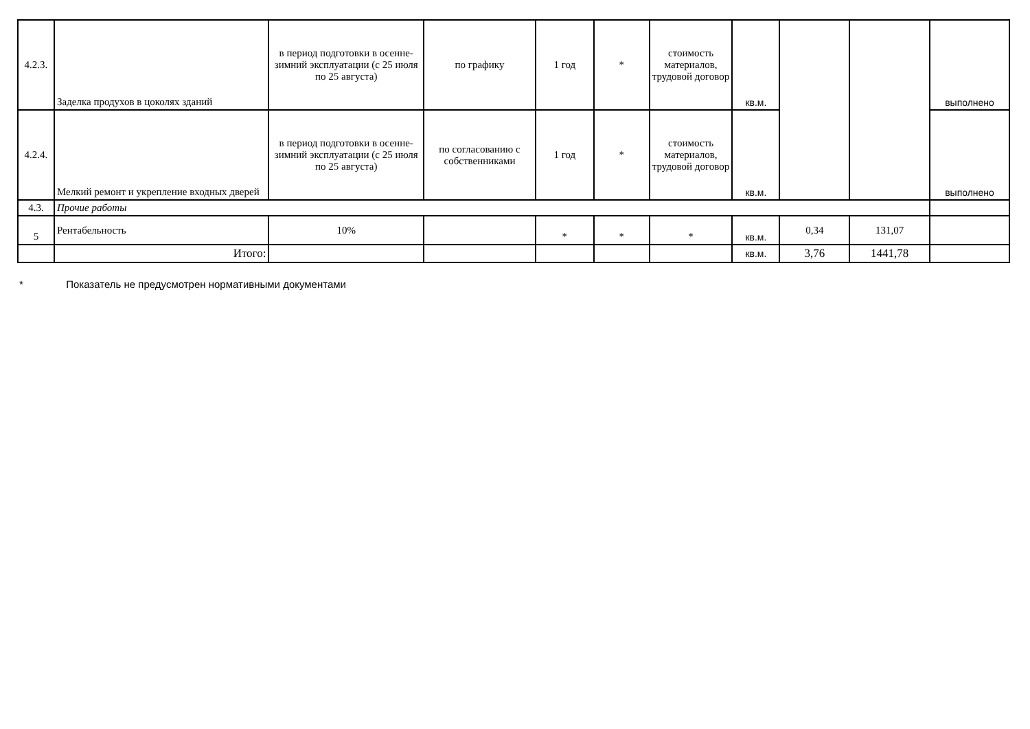| 4.2.3. | Заделка продухов в цоколях зданий | в период подготовки в осенне-зимний эксплуатации (с 25 июля по 25 августа) | по графику | 1 год | * | стоимость материалов, трудовой договор | кв.м. | | | выполнено |
| 4.2.4. | Мелкий ремонт и укрепление входных дверей | в период подготовки в осенне-зимний эксплуатации (с 25 июля по 25 августа) | по согласованию с собственниками | 1 год | * | стоимость материалов, трудовой договор | кв.м. | | | выполнено |
| 4.3. | Прочие работы | | | | | | | | | |
| 5 | Рентабельность | 10% | | * | * | * | кв.м. | 0,34 | 131,07 | |
| | Итого: | | | | | | кв.м. | 3,76 | 1441,78 | |
* Показатель не предусмотрен нормативными документами